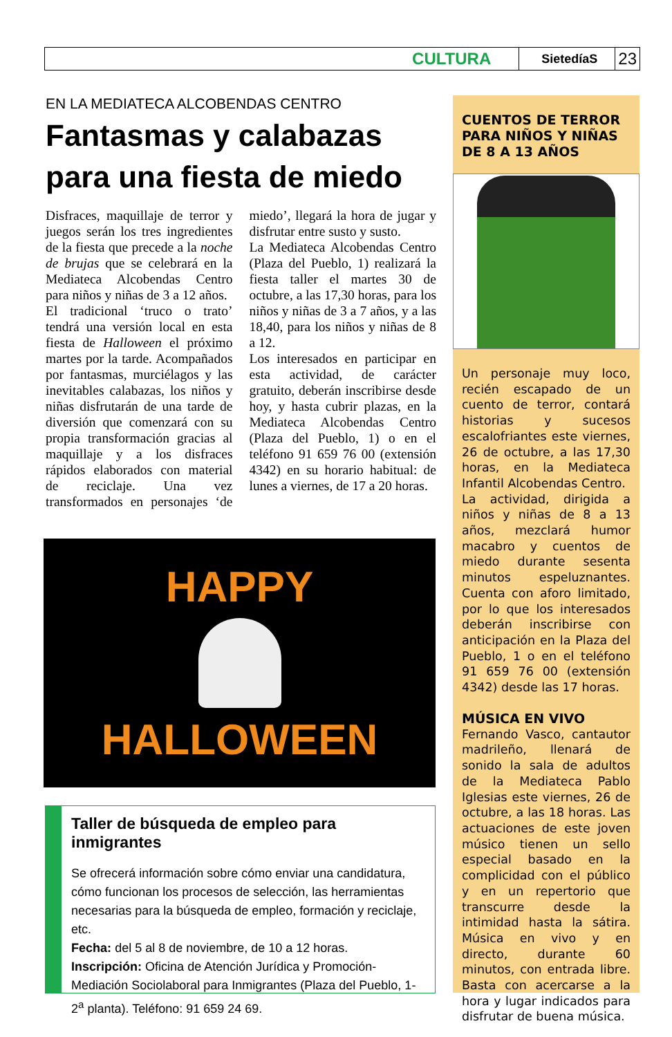CULTURA SietedíaS 23
EN LA MEDIATECA ALCOBENDAS CENTRO
Fantasmas y calabazas para una fiesta de miedo
Disfraces, maquillaje de terror y juegos serán los tres ingredientes de la fiesta que precede a la noche de brujas que se celebrará en la Mediateca Alcobendas Centro para niños y niñas de 3 a 12 años.
El tradicional ‘truco o trato’ tendrá una versión local en esta fiesta de Halloween el próximo martes por la tarde. Acompañados por fantasmas, murciélagos y las inevitables calabazas, los niños y niñas disfrutarán de una tarde de diversión que comenzará con su propia transformación gracias al maquillaje y a los disfraces rápidos elaborados con material de reciclaje. Una vez transformados en personajes ‘de miedo’, llegará la hora de jugar y disfrutar entre susto y susto.
La Mediateca Alcobendas Centro (Plaza del Pueblo, 1) realizará la fiesta taller el martes 30 de octubre, a las 17,30 horas, para los niños y niñas de 3 a 7 años, y a las 18,40, para los niños y niñas de 8 a 12.
Los interesados en participar en esta actividad, de carácter gratuito, deberán inscribirse desde hoy, y hasta cubrir plazas, en la Mediateca Alcobendas Centro (Plaza del Pueblo, 1) o en el teléfono 91 659 76 00 (extensión 4342) en su horario habitual: de lunes a viernes, de 17 a 20 horas.
HAPPY
HALLOWEEN
Taller de búsqueda de empleo para inmigrantes
Se ofrecerá información sobre cómo enviar una candidatura, cómo funcionan los procesos de selección, las herramientas necesarias para la búsqueda de empleo, formación y reciclaje, etc.
Fecha: del 5 al 8 de noviembre, de 10 a 12 horas.
Inscripción: Oficina de Atención Jurídica y Promoción-Mediación Sociolaboral para Inmigrantes (Plaza del Pueblo, 1-2<sup>a</sup> planta). Teléfono: 91 659 24 69.
CUENTOS DE TERROR PARA NIÑOS Y NIÑAS DE 8 A 13 AÑOS
Un personaje muy loco, recién escapado de un cuento de terror, contará historias y sucesos escalofriantes este viernes, 26 de octubre, a las 17,30 horas, en la Mediateca Infantil Alcobendas Centro.
La actividad, dirigida a niños y niñas de 8 a 13 años, mezclará humor macabro y cuentos de miedo durante sesenta minutos espeluznantes. Cuenta con aforo limitado, por lo que los interesados deberán inscribirse con anticipación en la Plaza del Pueblo, 1 o en el teléfono 91 659 76 00 (extensión 4342) desde las 17 horas.
MÚSICA EN VIVO
Fernando Vasco, cantautor madrileño, llenará de sonido la sala de adultos de la Mediateca Pablo Iglesias este viernes, 26 de octubre, a las 18 horas. Las actuaciones de este joven músico tienen un sello especial basado en la complicidad con el público y en un repertorio que transcurre desde la intimidad hasta la sátira. Música en vivo y en directo, durante 60 minutos, con entrada libre. Basta con acercarse a la hora y lugar indicados para disfrutar de buena música.